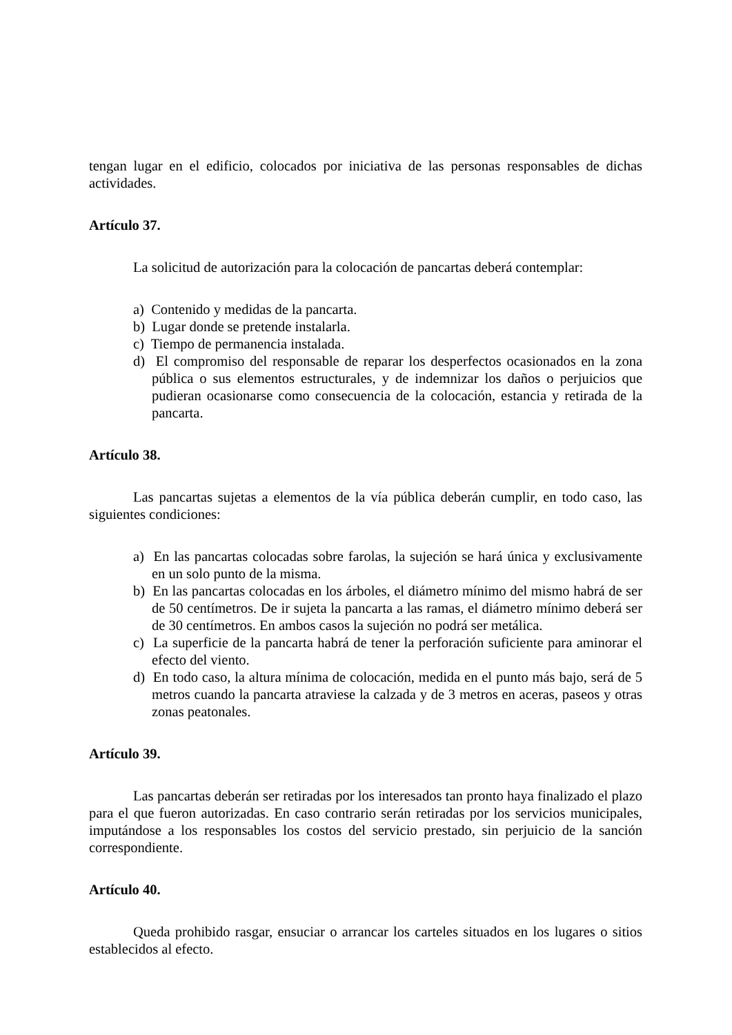tengan lugar en el edificio, colocados por iniciativa de las personas responsables de dichas actividades.
Artículo 37.
La solicitud de autorización para la colocación de pancartas deberá contemplar:
a) Contenido y medidas de la pancarta.
b) Lugar donde se pretende instalarla.
c) Tiempo de permanencia instalada.
d) El compromiso del responsable de reparar los desperfectos ocasionados en la zona pública o sus elementos estructurales, y de indemnizar los daños o perjuicios que pudieran ocasionarse como consecuencia de la colocación, estancia y retirada de la pancarta.
Artículo 38.
Las pancartas sujetas a elementos de la vía pública deberán cumplir, en todo caso, las siguientes condiciones:
a) En las pancartas colocadas sobre farolas, la sujeción se hará única y exclusivamente en un solo punto de la misma.
b) En las pancartas colocadas en los árboles, el diámetro mínimo del mismo habrá de ser de 50 centímetros. De ir sujeta la pancarta a las ramas, el diámetro mínimo deberá ser de 30 centímetros. En ambos casos la sujeción no podrá ser metálica.
c) La superficie de la pancarta habrá de tener la perforación suficiente para aminorar el efecto del viento.
d) En todo caso, la altura mínima de colocación, medida en el punto más bajo, será de 5 metros cuando la pancarta atraviese la calzada y de 3 metros en aceras, paseos y otras zonas peatonales.
Artículo 39.
Las pancartas deberán ser retiradas por los interesados tan pronto haya finalizado el plazo para el que fueron autorizadas. En caso contrario serán retiradas por los servicios municipales, imputándose a los responsables los costos del servicio prestado, sin perjuicio de la sanción correspondiente.
Artículo 40.
Queda prohibido rasgar, ensuciar o arrancar los carteles situados en los lugares o sitios establecidos al efecto.